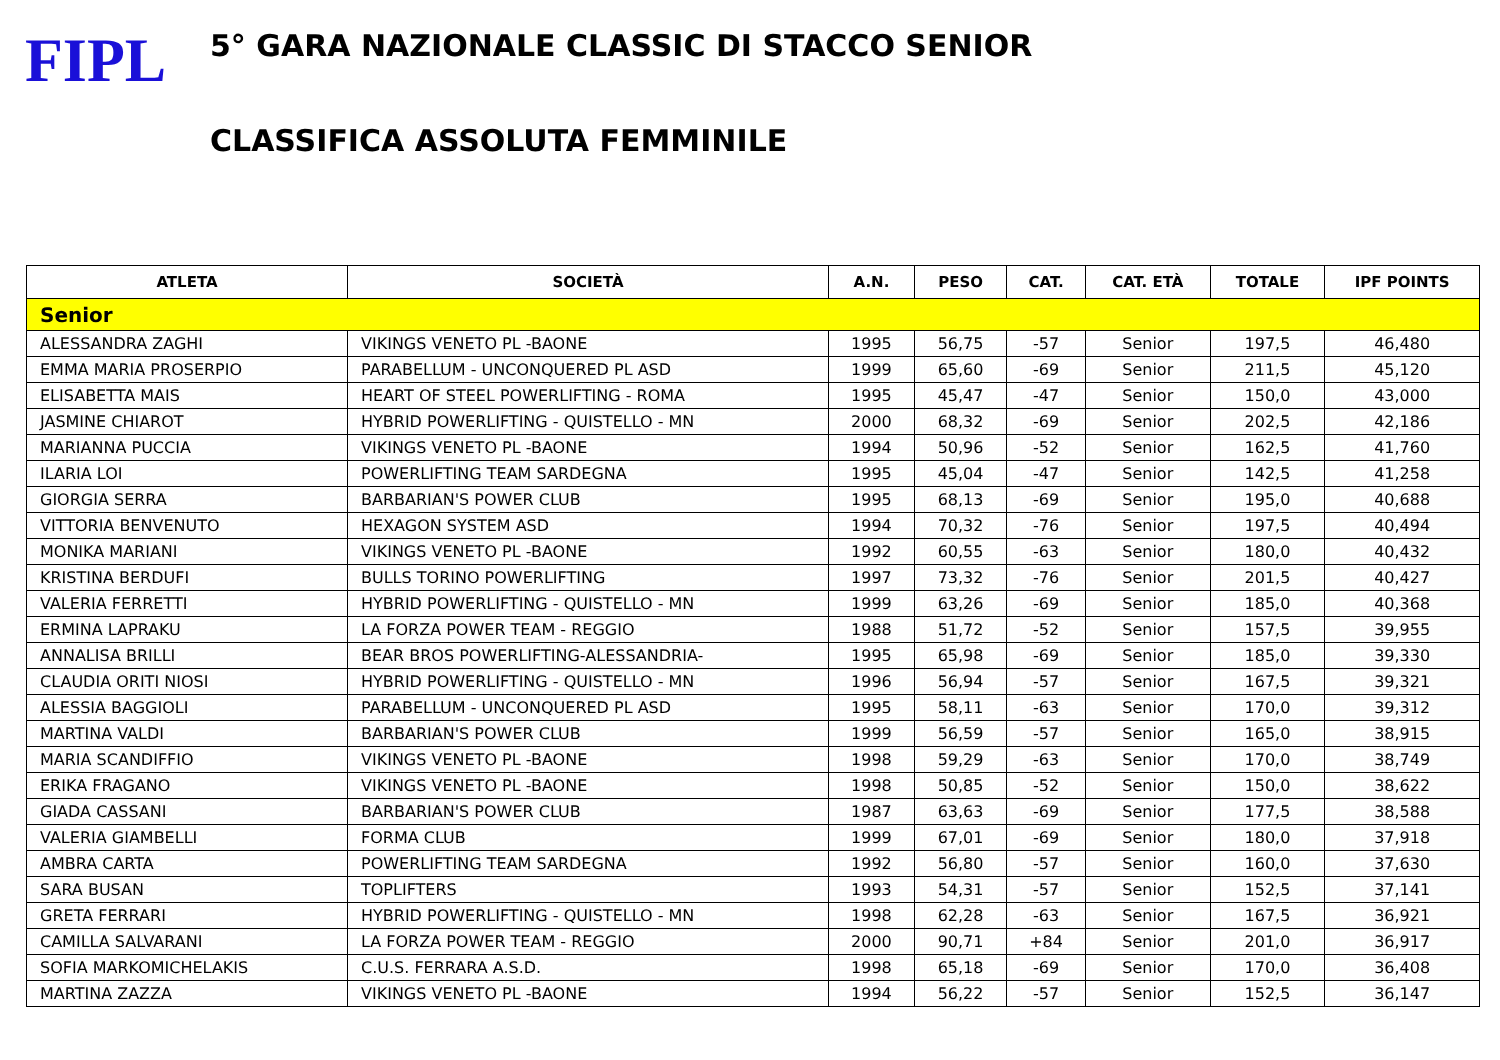FIPL
5° GARA NAZIONALE CLASSIC DI STACCO SENIOR
CLASSIFICA ASSOLUTA FEMMINILE
| ATLETA | SOCIETÀ | A.N. | PESO | CAT. | CAT. ETÀ | TOTALE | IPF POINTS |
| --- | --- | --- | --- | --- | --- | --- | --- |
| Senior | | | | | | | |
| ALESSANDRA ZAGHI | VIKINGS VENETO PL -BAONE | 1995 | 56,75 | -57 | Senior | 197,5 | 46,480 |
| EMMA MARIA PROSERPIO | PARABELLUM - UNCONQUERED PL ASD | 1999 | 65,60 | -69 | Senior | 211,5 | 45,120 |
| ELISABETTA MAIS | HEART OF STEEL POWERLIFTING - ROMA | 1995 | 45,47 | -47 | Senior | 150,0 | 43,000 |
| JASMINE CHIAROT | HYBRID POWERLIFTING - QUISTELLO - MN | 2000 | 68,32 | -69 | Senior | 202,5 | 42,186 |
| MARIANNA PUCCIA | VIKINGS VENETO PL -BAONE | 1994 | 50,96 | -52 | Senior | 162,5 | 41,760 |
| ILARIA LOI | POWERLIFTING TEAM SARDEGNA | 1995 | 45,04 | -47 | Senior | 142,5 | 41,258 |
| GIORGIA SERRA | BARBARIAN'S POWER CLUB | 1995 | 68,13 | -69 | Senior | 195,0 | 40,688 |
| VITTORIA BENVENUTO | HEXAGON SYSTEM ASD | 1994 | 70,32 | -76 | Senior | 197,5 | 40,494 |
| MONIKA MARIANI | VIKINGS VENETO PL -BAONE | 1992 | 60,55 | -63 | Senior | 180,0 | 40,432 |
| KRISTINA BERDUFI | BULLS TORINO POWERLIFTING | 1997 | 73,32 | -76 | Senior | 201,5 | 40,427 |
| VALERIA FERRETTI | HYBRID POWERLIFTING - QUISTELLO - MN | 1999 | 63,26 | -69 | Senior | 185,0 | 40,368 |
| ERMINA LAPRAKU | LA FORZA POWER TEAM - REGGIO | 1988 | 51,72 | -52 | Senior | 157,5 | 39,955 |
| ANNALISA BRILLI | BEAR BROS POWERLIFTING-ALESSANDRIA- | 1995 | 65,98 | -69 | Senior | 185,0 | 39,330 |
| CLAUDIA ORITI NIOSI | HYBRID POWERLIFTING - QUISTELLO - MN | 1996 | 56,94 | -57 | Senior | 167,5 | 39,321 |
| ALESSIA BAGGIOLI | PARABELLUM - UNCONQUERED PL ASD | 1995 | 58,11 | -63 | Senior | 170,0 | 39,312 |
| MARTINA VALDI | BARBARIAN'S POWER CLUB | 1999 | 56,59 | -57 | Senior | 165,0 | 38,915 |
| MARIA SCANDIFFIO | VIKINGS VENETO PL -BAONE | 1998 | 59,29 | -63 | Senior | 170,0 | 38,749 |
| ERIKA FRAGANO | VIKINGS VENETO PL -BAONE | 1998 | 50,85 | -52 | Senior | 150,0 | 38,622 |
| GIADA CASSANI | BARBARIAN'S POWER CLUB | 1987 | 63,63 | -69 | Senior | 177,5 | 38,588 |
| VALERIA GIAMBELLI | FORMA CLUB | 1999 | 67,01 | -69 | Senior | 180,0 | 37,918 |
| AMBRA CARTA | POWERLIFTING TEAM SARDEGNA | 1992 | 56,80 | -57 | Senior | 160,0 | 37,630 |
| SARA BUSAN | TOPLIFTERS | 1993 | 54,31 | -57 | Senior | 152,5 | 37,141 |
| GRETA FERRARI | HYBRID POWERLIFTING - QUISTELLO - MN | 1998 | 62,28 | -63 | Senior | 167,5 | 36,921 |
| CAMILLA SALVARANI | LA FORZA POWER TEAM - REGGIO | 2000 | 90,71 | +84 | Senior | 201,0 | 36,917 |
| SOFIA MARKOMICHELAKIS | C.U.S. FERRARA A.S.D. | 1998 | 65,18 | -69 | Senior | 170,0 | 36,408 |
| MARTINA ZAZZA | VIKINGS VENETO PL -BAONE | 1994 | 56,22 | -57 | Senior | 152,5 | 36,147 |